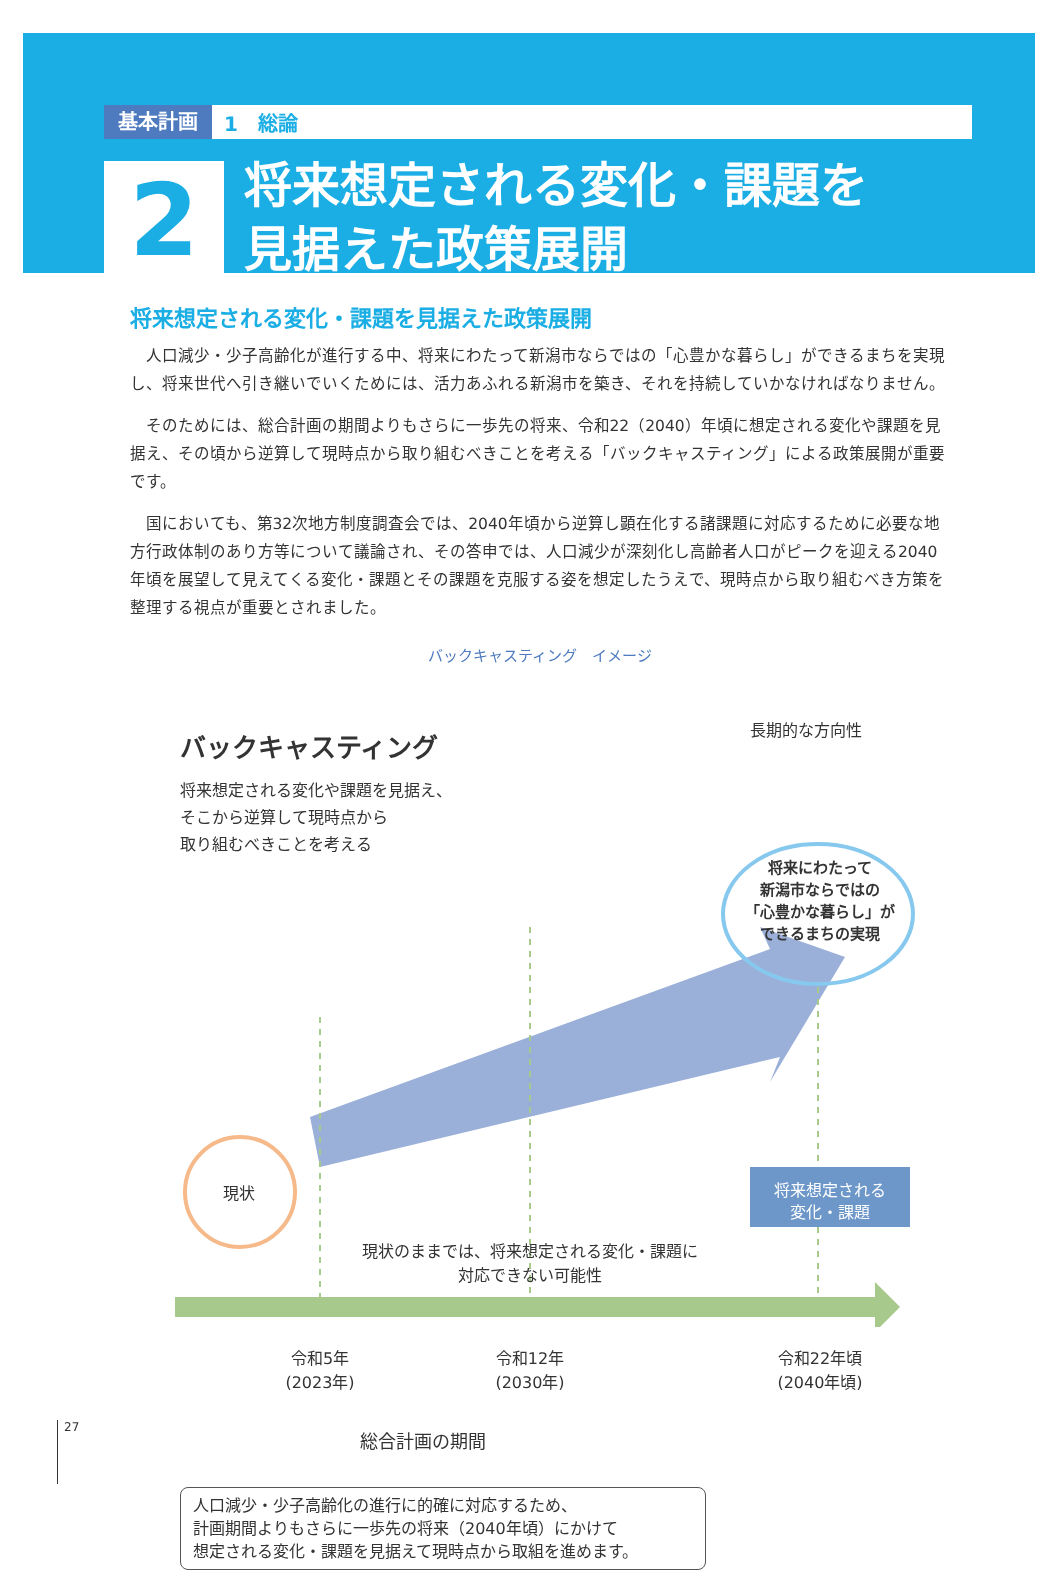基本計画 1　総論
2
将来想定される変化・課題を
見据えた政策展開
将来想定される変化・課題を見据えた政策展開
人口減少・少子高齢化が進行する中、将来にわたって新潟市ならではの「心豊かな暮らし」ができるまちを実現し、将来世代へ引き継いでいくためには、活力あふれる新潟市を築き、それを持続していかなければなりません。
そのためには、総合計画の期間よりもさらに一歩先の将来、令和22（2040）年頃に想定される変化や課題を見据え、その頃から逆算して現時点から取り組むべきことを考える「バックキャスティング」による政策展開が重要です。
国においても、第32次地方制度調査会では、2040年頃から逆算し顕在化する諸課題に対応するために必要な地方行政体制のあり方等について議論され、その答申では、人口減少が深刻化し高齢者人口がピークを迎える2040年頃を展望して見えてくる変化・課題とその課題を克服する姿を想定したうえで、現時点から取り組むべき方策を整理する視点が重要とされました。
バックキャスティング　イメージ
バックキャスティング
将来想定される変化や課題を見据え、
そこから逆算して現時点から
取り組むべきことを考える
長期的な方向性
将来にわたって
新潟市ならではの
「心豊かな暮らし」が
できるまちの実現
現状
将来想定される
変化・課題
現状のままでは、将来想定される変化・課題に
対応できない可能性
令和5年
(2023年)
令和12年
(2030年)
令和22年頃
(2040年頃)
総合計画の期間
人口減少・少子高齢化の進行に的確に対応するため、
計画期間よりもさらに一歩先の将来（2040年頃）にかけて
想定される変化・課題を見据えて現時点から取組を進めます。
27